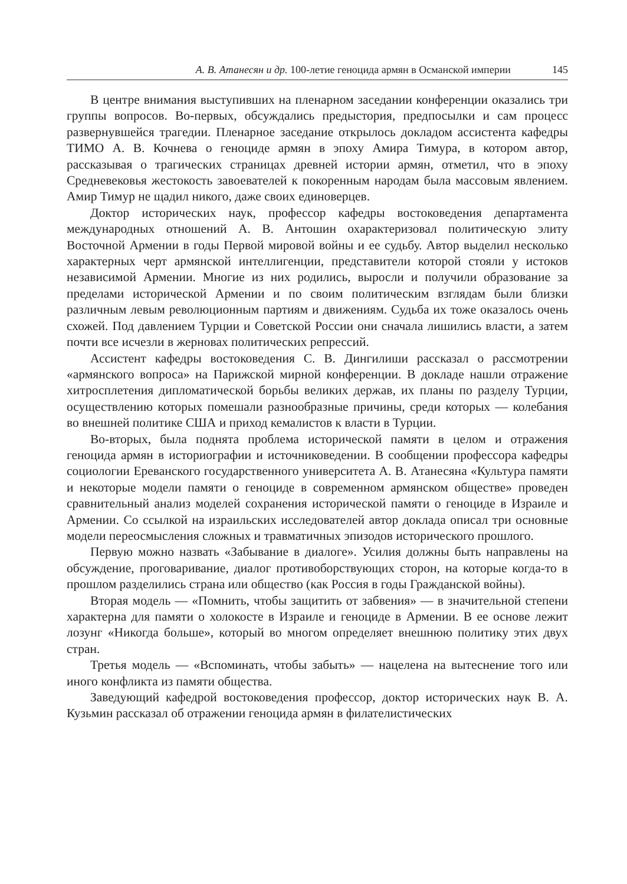А. В. Атанесян и др. 100-летие геноцида армян в Османской империи 145
В центре внимания выступивших на пленарном заседании конференции оказались три группы вопросов. Во-первых, обсуждались предыстория, предпосылки и сам процесс развернувшейся трагедии. Пленарное заседание открылось докладом ассистента кафедры ТИМО А. В. Кочнева о геноциде армян в эпоху Амира Тимура, в котором автор, рассказывая о трагических страницах древней истории армян, отметил, что в эпоху Средневековья жестокость завоевателей к покоренным народам была массовым явлением. Амир Тимур не щадил никого, даже своих единоверцев.
Доктор исторических наук, профессор кафедры востоковедения департамента международных отношений А. В. Антошин охарактеризовал политическую элиту Восточной Армении в годы Первой мировой войны и ее судьбу. Автор выделил несколько характерных черт армянской интеллигенции, представители которой стояли у истоков независимой Армении. Многие из них родились, выросли и получили образование за пределами исторической Армении и по своим политическим взглядам были близки различным левым революционным партиям и движениям. Судьба их тоже оказалось очень схожей. Под давлением Турции и Советской России они сначала лишились власти, а затем почти все исчезли в жерновах политических репрессий.
Ассистент кафедры востоковедения С. В. Дингилиши рассказал о рассмотрении «армянского вопроса» на Парижской мирной конференции. В докладе нашли отражение хитросплетения дипломатической борьбы великих держав, их планы по разделу Турции, осуществлению которых помешали разнообразные причины, среди которых — колебания во внешней политике США и приход кемалистов к власти в Турции.
Во-вторых, была поднята проблема исторической памяти в целом и отражения геноцида армян в историографии и источниковедении. В сообщении профессора кафедры социологии Ереванского государственного университета А. В. Атанесяна «Культура памяти и некоторые модели памяти о геноциде в современном армянском обществе» проведен сравнительный анализ моделей сохранения исторической памяти о геноциде в Израиле и Армении. Со ссылкой на израильских исследователей автор доклада описал три основные модели переосмысления сложных и травматичных эпизодов исторического прошлого.
Первую можно назвать «Забывание в диалоге». Усилия должны быть направлены на обсуждение, проговаривание, диалог противоборствующих сторон, на которые когда-то в прошлом разделились страна или общество (как Россия в годы Гражданской войны).
Вторая модель — «Помнить, чтобы защитить от забвения» — в значительной степени характерна для памяти о холокосте в Израиле и геноциде в Армении. В ее основе лежит лозунг «Никогда больше», который во многом определяет внешнюю политику этих двух стран.
Третья модель — «Вспоминать, чтобы забыть» — нацелена на вытеснение того или иного конфликта из памяти общества.
Заведующий кафедрой востоковедения профессор, доктор исторических наук В. А. Кузьмин рассказал об отражении геноцида армян в филателистических